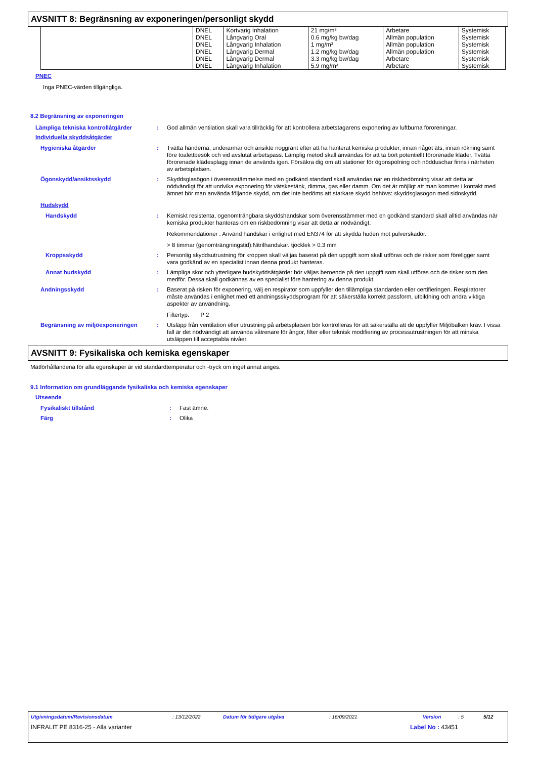AVSNITT 8: Begränsning av exponeringen/personligt skydd
| | DNEL | Kortvarig Inhalation | 21 mg/m³ | Arbetare | Systemisk |
| | DNEL | Långvarig Oral | 0.6 mg/kg bw/dag | Allmän population | Systemisk |
| | DNEL | Långvarig Inhalation | 1 mg/m³ | Allmän population | Systemisk |
| | DNEL | Långvarig Dermal | 1.2 mg/kg bw/dag | Allmän population | Systemisk |
| | DNEL | Långvarig Dermal | 3.3 mg/kg bw/dag | Arbetare | Systemisk |
| | DNEL | Långvarig Inhalation | 5.9 mg/m³ | Arbetare | Systemisk |
PNEC
Inga PNEC-värden tillgängliga.
8.2 Begränsning av exponeringen
Lämpliga tekniska kontrollåtgärder : God allmän ventilation skall vara tillräcklig för att kontrollera arbetstagarens exponering av luftburna föroreningar.
Individuella skyddsåtgärder
Hygieniska åtgärder : Tvätta händerna, underarmar och ansikte noggrant efter att ha hanterat kemiska produkter, innan något äts, innan rökning samt före toalettbesök och vid avslutat arbetspass. Lämplig metod skall användas för att ta bort potentiellt förorenade kläder. Tvätta förorenade klädesplagg innan de används igen. Försäkra dig om att stationer för ögonspolning och nödduschar finns i närheten av arbetsplatsen.
Ögonskydd/ansiktsskydd : Skyddsglasögon i överensstämmelse med en godkänd standard skall användas när en riskbedömning visar att detta är nödvändigt för att undvika exponering för vätskestänk, dimma, gas eller damm. Om det är möjligt att man kommer i kontakt med ämnet bör man använda följande skydd, om det inte bedöms att starkare skydd behövs: skyddsglasögon med sidoskydd.
Hudskydd
Handskydd : Kemiskt resistenta, ogenomträngbara skyddshandskar som överensstämmer med en godkänd standard skall alltid användas när kemiska produkter hanteras om en riskbedömning visar att detta är nödvändigt.
Rekommendationer : Använd handskar i enlighet med EN374 för att skydda huden mot pulverskador.
> 8 timmar (genomträngningstid):Nitrilhandskar. tjocklek > 0.3 mm
Kroppsskydd : Personlig skyddsutrustning för kroppen skall väljas baserat på den uppgift som skall utföras och de risker som föreligger samt vara godkänd av en specialist innan denna produkt hanteras.
Annat hudskydd : Lämpliga skor och ytterligare hudskyddsåtgärder bör väljas beroende på den uppgift som skall utföras och de risker som den medför. Dessa skall godkännas av en specialist före hantering av denna produkt.
Andningsskydd : Baserat på risken för exponering, välj en respirator som uppfyller den tillämpliga standarden eller certifieringen. Respiratorer måste användas i enlighet med ett andningsskyddsprogram för att säkerställa korrekt passform, utbildning och andra viktiga aspekter av användning.
Filtertyp: P 2
Begränsning av miljöexponeringen : Utsläpp från ventilation eller utrustning på arbetsplatsen bör kontrolleras för att säkerställa att de uppfyller Miljöbalken krav. I vissa fall är det nödvändigt att använda våtrenare för ångor, filter eller teknisk modifiering av processutrustningen för att minska utsläppen till acceptabla nivåer.
AVSNITT 9: Fysikaliska och kemiska egenskaper
Mätförhållandena för alla egenskaper är vid standardtemperatur och -tryck om inget annat anges.
9.1 Information om grundläggande fysikaliska och kemiska egenskaper
Utseende
Fysikaliskt tillstånd : Fast ämne.
Färg : Olika
Utgivningsdatum/Revisionsdatum: 13/12/2022 Datum för tidigare utgåva: 16/09/2021 Version: 5 5/12
INFRALIT PE 8316-25 - Alla varianter Label No : 43451